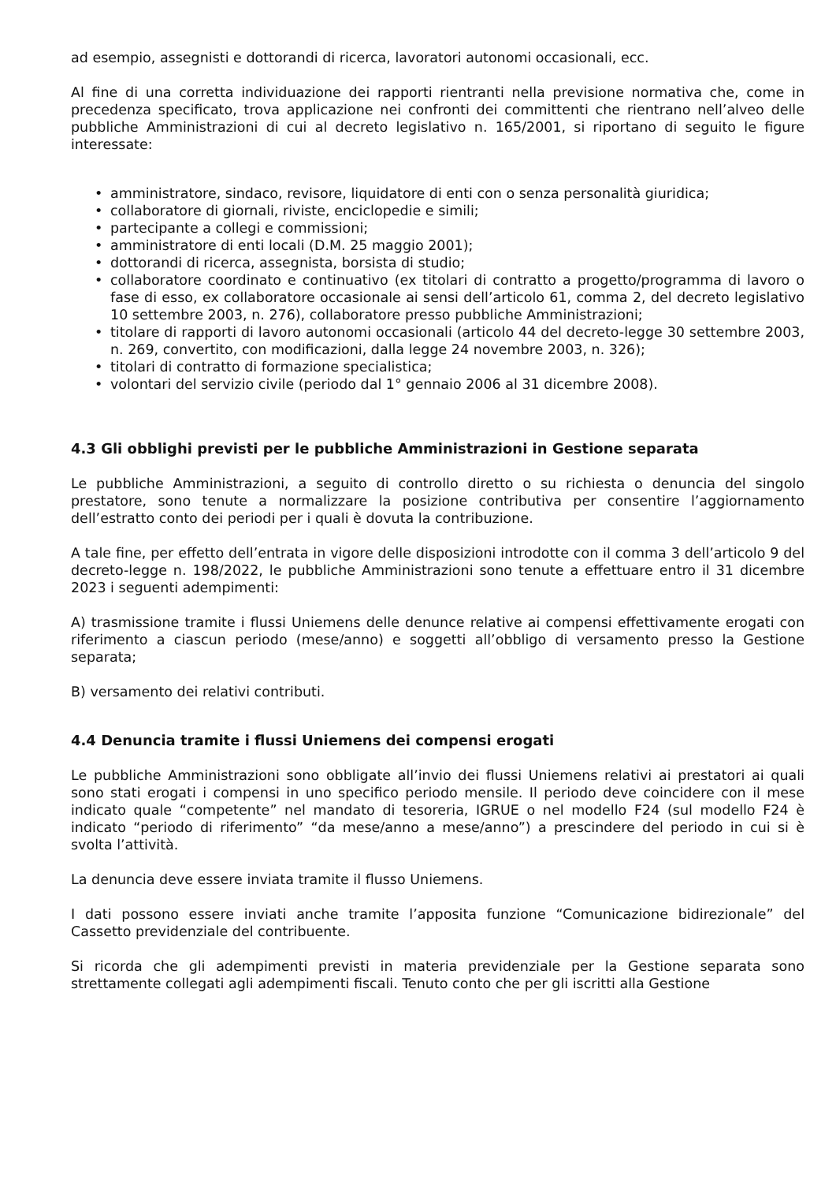ad esempio, assegnisti e dottorandi di ricerca, lavoratori autonomi occasionali, ecc.
Al fine di una corretta individuazione dei rapporti rientranti nella previsione normativa che, come in precedenza specificato, trova applicazione nei confronti dei committenti che rientrano nell’alveo delle pubbliche Amministrazioni di cui al decreto legislativo n. 165/2001, si riportano di seguito le figure interessate:
• amministratore, sindaco, revisore, liquidatore di enti con o senza personalità giuridica;
• collaboratore di giornali, riviste, enciclopedie e simili;
• partecipante a collegi e commissioni;
• amministratore di enti locali (D.M. 25 maggio 2001);
• dottorandi di ricerca, assegnista, borsista di studio;
• collaboratore coordinato e continuativo (ex titolari di contratto a progetto/programma di lavoro o fase di esso, ex collaboratore occasionale ai sensi dell’articolo 61, comma 2, del decreto legislativo 10 settembre 2003, n. 276), collaboratore presso pubbliche Amministrazioni;
• titolare di rapporti di lavoro autonomi occasionali (articolo 44 del decreto-legge 30 settembre 2003, n. 269, convertito, con modificazioni, dalla legge 24 novembre 2003, n. 326);
• titolari di contratto di formazione specialistica;
• volontari del servizio civile (periodo dal 1° gennaio 2006 al 31 dicembre 2008).
4.3 Gli obblighi previsti per le pubbliche Amministrazioni in Gestione separata
Le pubbliche Amministrazioni, a seguito di controllo diretto o su richiesta o denuncia del singolo prestatore, sono tenute a normalizzare la posizione contributiva per consentire l’aggiornamento dell’estratto conto dei periodi per i quali è dovuta la contribuzione.
A tale fine, per effetto dell’entrata in vigore delle disposizioni introdotte con il comma 3 dell’articolo 9 del decreto-legge n. 198/2022, le pubbliche Amministrazioni sono tenute a effettuare entro il 31 dicembre 2023 i seguenti adempimenti:
A) trasmissione tramite i flussi Uniemens delle denunce relative ai compensi effettivamente erogati con riferimento a ciascun periodo (mese/anno) e soggetti all’obbligo di versamento presso la Gestione separata;
B) versamento dei relativi contributi.
4.4 Denuncia tramite i flussi Uniemens dei compensi erogati
Le pubbliche Amministrazioni sono obbligate all’invio dei flussi Uniemens relativi ai prestatori ai quali sono stati erogati i compensi in uno specifico periodo mensile. Il periodo deve coincidere con il mese indicato quale “competente” nel mandato di tesoreria, IGRUE o nel modello F24 (sul modello F24 è indicato “periodo di riferimento” “da mese/anno a mese/anno”) a prescindere del periodo in cui si è svolta l’attività.
La denuncia deve essere inviata tramite il flusso Uniemens.
I dati possono essere inviati anche tramite l’apposita funzione “Comunicazione bidirezionale” del Cassetto previdenziale del contribuente.
Si ricorda che gli adempimenti previsti in materia previdenziale per la Gestione separata sono strettamente collegati agli adempimenti fiscali. Tenuto conto che per gli iscritti alla Gestione